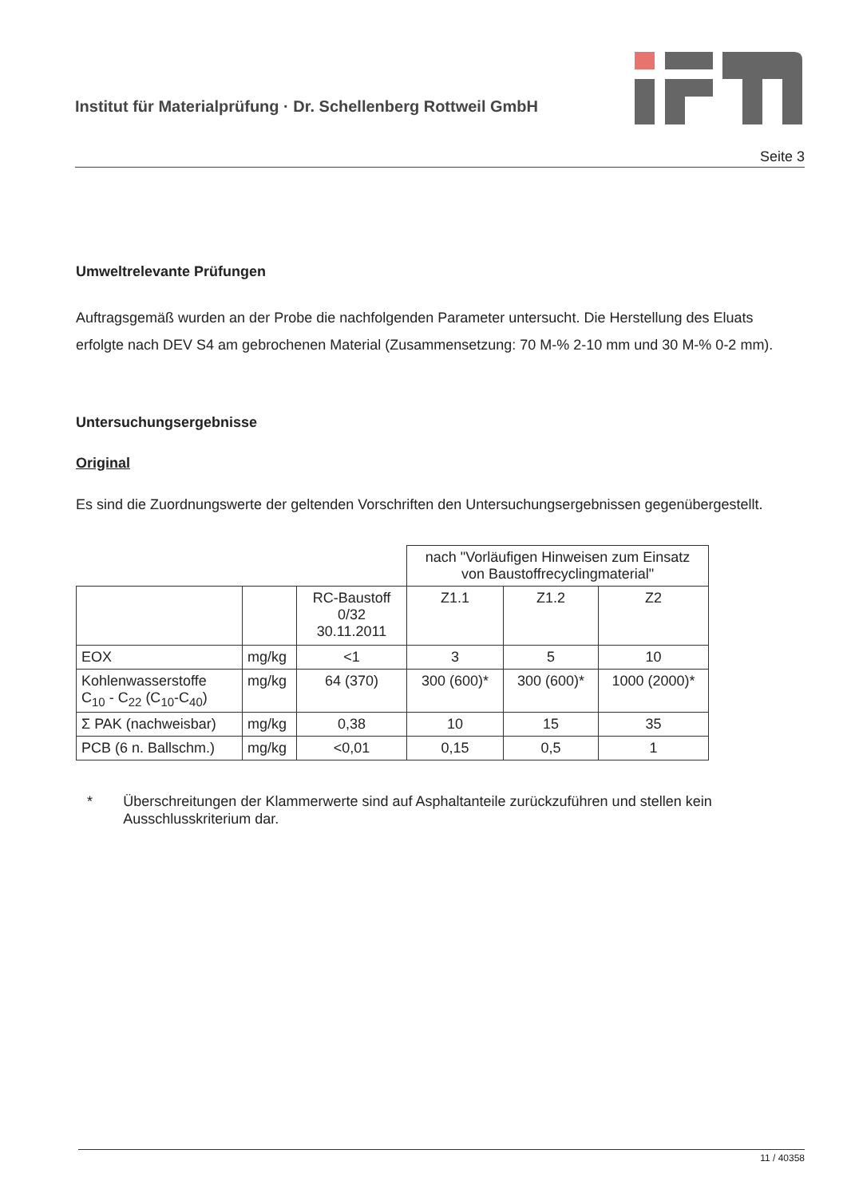Institut für Materialprüfung · Dr. Schellenberg Rottweil GmbH
Seite 3
Umweltrelevante Prüfungen
Auftragsgemäß wurden an der Probe die nachfolgenden Parameter untersucht. Die Herstellung des Eluats erfolgte nach DEV S4 am gebrochenen Material (Zusammensetzung: 70 M-% 2-10 mm und 30 M-% 0-2 mm).
Untersuchungsergebnisse
Original
Es sind die Zuordnungswerte der geltenden Vorschriften den Untersuchungsergebnissen gegenübergestellt.
| | | | nach "Vorläufigen Hinweisen zum Einsatz von Baustoffrecyclingmaterial" | | |
| | | RC-Baustoff 0/32 30.11.2011 | Z1.1 | Z1.2 | Z2 |
| EOX | mg/kg | <1 | 3 | 5 | 10 |
| Kohlenwasserstoffe C<sub>10</sub> - C<sub>22</sub> (C<sub>10</sub>-C<sub>40</sub>) | mg/kg | 64 (370) | 300 (600)* | 300 (600)* | 1000 (2000)* |
| Σ PAK (nachweisbar) | mg/kg | 0,38 | 10 | 15 | 35 |
| PCB (6 n. Ballschm.) | mg/kg | <0,01 | 0,15 | 0,5 | 1 |
* Überschreitungen der Klammerwerte sind auf Asphaltanteile zurückzuführen und stellen kein Ausschlusskriterium dar.
11 / 40358